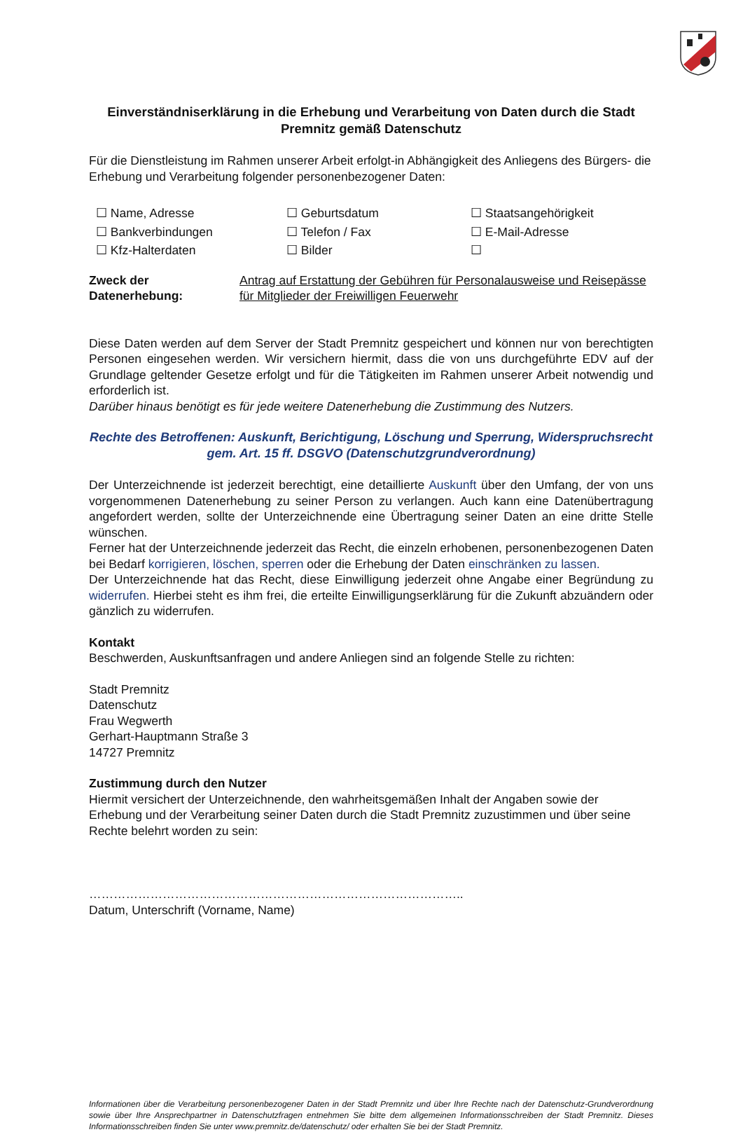Einverständniserklärung in die Erhebung und Verarbeitung von Daten durch die Stadt Premnitz gemäß Datenschutz
Für die Dienstleistung im Rahmen unserer Arbeit erfolgt-in Abhängigkeit des Anliegens des Bürgers- die Erhebung und Verarbeitung folgender personenbezogener Daten:
☐ Name, Adresse ☐ Geburtsdatum ☐ Staatsangehörigkeit ☐ Bankverbindungen ☐ Telefon / Fax ☐ E-Mail-Adresse ☐ Kfz-Halterdaten ☐ Bilder ☐
Zweck der Datenerhebung: Antrag auf Erstattung der Gebühren für Personalausweise und Reisepässe
für Mitglieder der Freiwilligen Feuerwehr
Diese Daten werden auf dem Server der Stadt Premnitz gespeichert und können nur von berechtigten Personen eingesehen werden. Wir versichern hiermit, dass die von uns durchgeführte EDV auf der Grundlage geltender Gesetze erfolgt und für die Tätigkeiten im Rahmen unserer Arbeit notwendig und erforderlich ist.
Darüber hinaus benötigt es für jede weitere Datenerhebung die Zustimmung des Nutzers.
Rechte des Betroffenen: Auskunft, Berichtigung, Löschung und Sperrung, Widerspruchsrecht gem. Art. 15 ff. DSGVO (Datenschutzgrundverordnung)
Der Unterzeichnende ist jederzeit berechtigt, eine detaillierte Auskunft über den Umfang, der von uns vorgenommenen Datenerhebung zu seiner Person zu verlangen. Auch kann eine Datenübertragung angefordert werden, sollte der Unterzeichnende eine Übertragung seiner Daten an eine dritte Stelle wünschen.
Ferner hat der Unterzeichnende jederzeit das Recht, die einzeln erhobenen, personenbezogenen Daten bei Bedarf korrigieren, löschen, sperren oder die Erhebung der Daten einschränken zu lassen.
Der Unterzeichnende hat das Recht, diese Einwilligung jederzeit ohne Angabe einer Begründung zu widerrufen. Hierbei steht es ihm frei, die erteilte Einwilligungserklärung für die Zukunft abzuändern oder gänzlich zu widerrufen.
Kontakt
Beschwerden, Auskunftsanfragen und andere Anliegen sind an folgende Stelle zu richten:
Stadt Premnitz
Datenschutz
Frau Wegwerth
Gerhart-Hauptmann Straße 3
14727 Premnitz
Zustimmung durch den Nutzer
Hiermit versichert der Unterzeichnende, den wahrheitsgemäßen Inhalt der Angaben sowie der Erhebung und der Verarbeitung seiner Daten durch die Stadt Premnitz zuzustimmen und über seine Rechte belehrt worden zu sein:
………………………………………………………………………………..
Datum, Unterschrift (Vorname, Name)
Informationen über die Verarbeitung personenbezogener Daten in der Stadt Premnitz und über Ihre Rechte nach der Datenschutz-Grundverordnung sowie über Ihre Ansprechpartner in Datenschutzfragen entnehmen Sie bitte dem allgemeinen Informationsschreiben der Stadt Premnitz. Dieses Informationsschreiben finden Sie unter www.premnitz.de/datenschutz/ oder erhalten Sie bei der Stadt Premnitz.